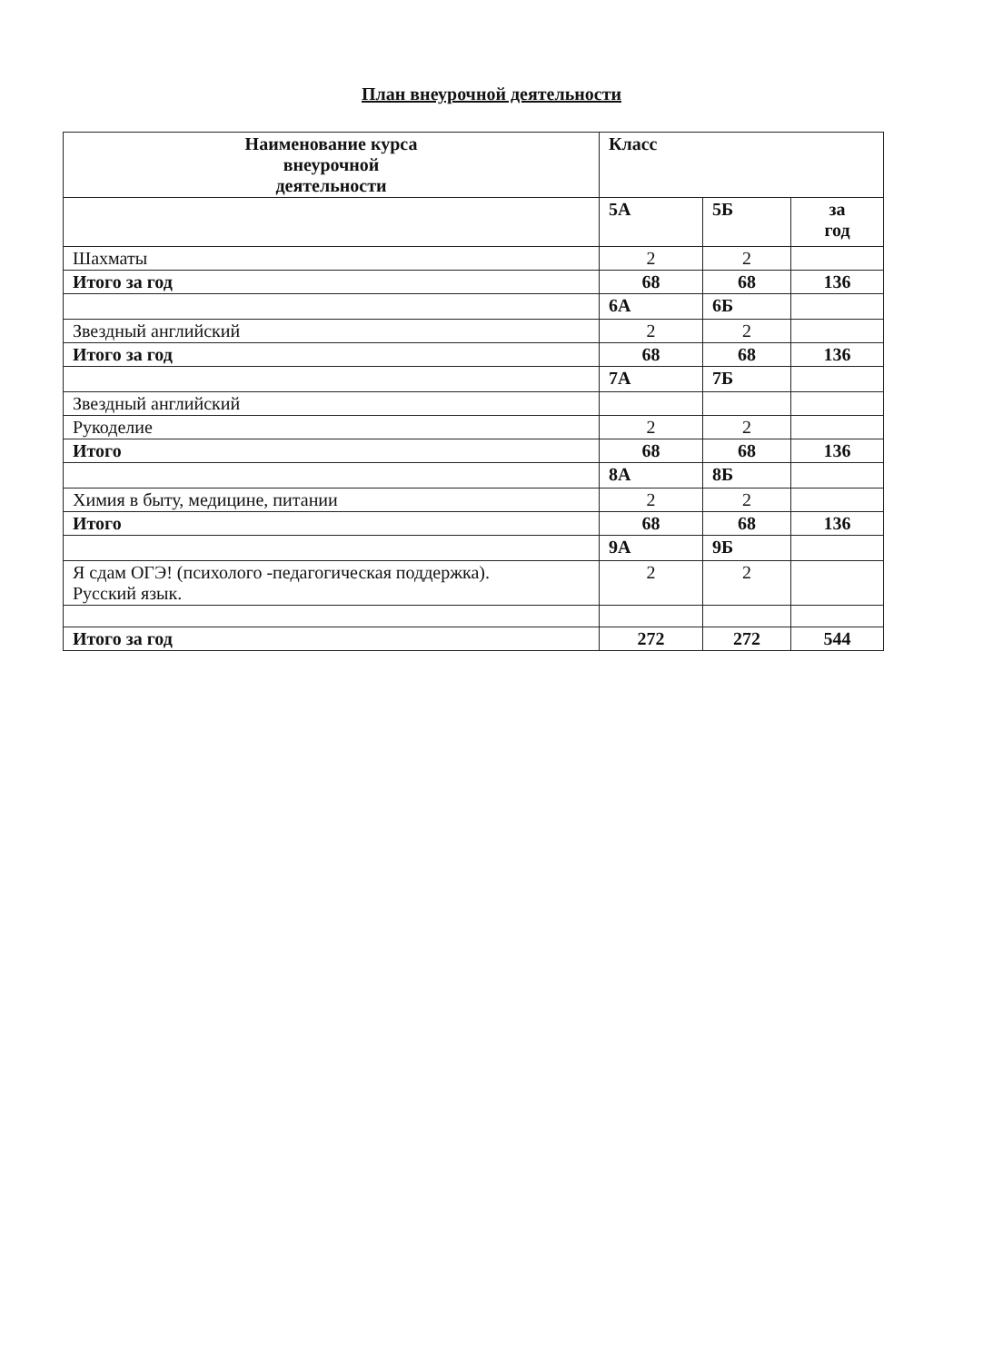План внеурочной деятельности
| Наименование курса внеурочной деятельности | Класс | | |
| --- | --- | --- | --- |
| | 5А | 5Б | за год |
| Шахматы | 2 | 2 | |
| Итого за год | 68 | 68 | 136 |
| | 6А | 6Б | |
| Звездный английский | 2 | 2 | |
| Итого за год | 68 | 68 | 136 |
| | 7А | 7Б | |
| Звездный английский | | | |
| Рукоделие | 2 | 2 | |
| Итого | 68 | 68 | 136 |
| | 8А | 8Б | |
| Химия в быту, медицине, питании | 2 | 2 | |
| Итого | 68 | 68 | 136 |
| | 9А | 9Б | |
| Я сдам ОГЭ! (психолого -педагогическая поддержка). Русский язык. | 2 | 2 | |
| Итого за год | 272 | 272 | 544 |